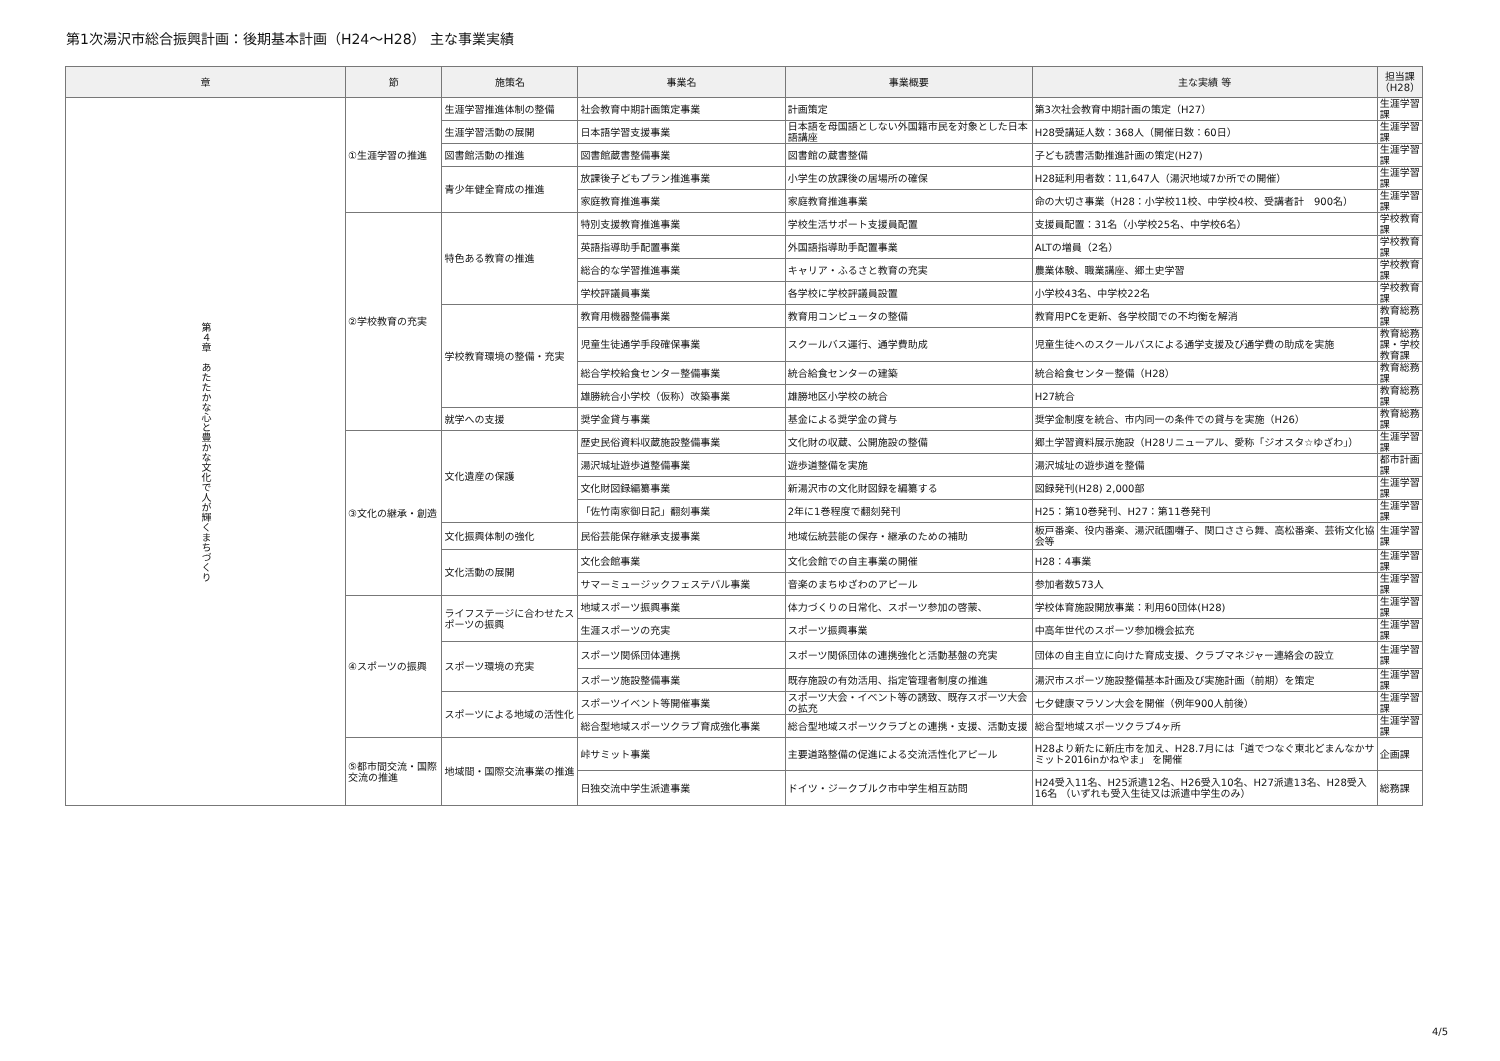第1次湯沢市総合振興計画：後期基本計画（H24～H28） 主な事業実績
| 章 | 節 | 施策名 | 事業名 | 事業概要 | 主な実績 等 | 担当課 （H28） |
| --- | --- | --- | --- | --- | --- | --- |
| 第４章 あたたかな心と豊かな文化で人が輝くまちづくり | ①生涯学習の推進 | 生涯学習推進体制の整備 | 社会教育中期計画策定事業 | 計画策定 | 第3次社会教育中期計画の策定（H27） | 生涯学習課 |
| | | 生涯学習活動の展開 | 日本語学習支援事業 | 日本語を母国語としない外国籍市民を対象とした日本語講座 | H28受講延人数：368人（開催日数：60日） | 生涯学習課 |
| | | 図書館活動の推進 | 図書館蔵書整備事業 | 図書館の蔵書整備 | 子ども読書活動推進計画の策定(H27) | 生涯学習課 |
| | | 青少年健全育成の推進 | 放課後子どもプラン推進事業 | 小学生の放課後の居場所の確保 | H28延利用者数：11,647人（湯沢地域7か所での開催） | 生涯学習課 |
| | | | 家庭教育推進事業 | 家庭教育推進事業 | 命の大切さ事業（H28：小学校11校、中学校4校、受講者計 900名） | 生涯学習課 |
| | ②学校教育の充実 | 特色ある教育の推進 | 特別支援教育推進事業 | 学校生活サポート支援員配置 | 支援員配置：31名（小学校25名、中学校6名） | 学校教育課 |
| | | | 英語指導助手配置事業 | 外国語指導助手配置事業 | ALTの増員（2名） | 学校教育課 |
| | | | 総合的な学習推進事業 | キャリア・ふるさと教育の充実 | 農業体験、職業講座、郷土史学習 | 学校教育課 |
| | | | 学校評議員事業 | 各学校に学校評議員設置 | 小学校43名、中学校22名 | 学校教育課 |
| | | 学校教育環境の整備・充実 | 教育用機器整備事業 | 教育用コンピュータの整備 | 教育用PCを更新、各学校間での不均衡を解消 | 教育総務課 |
| | | | 児童生徒通学手段確保事業 | スクールバス運行、通学費助成 | 児童生徒へのスクールバスによる通学支援及び通学費の助成を実施 | 教育総務課・学校教育課 |
| | | | 総合学校給食センター整備事業 | 統合給食センターの建築 | 統合給食センター整備（H28） | 教育総務課 |
| | | | 雄勝統合小学校（仮称）改築事業 | 雄勝地区小学校の統合 | H27統合 | 教育総務課 |
| | | 就学への支援 | 奨学金貸与事業 | 基金による奨学金の貸与 | 奨学金制度を統合、市内同一の条件での貸与を実施（H26） | 教育総務課 |
| | ③文化の継承・創造 | 文化遺産の保護 | 歴史民俗資料収蔵施設整備事業 | 文化財の収蔵、公開施設の整備 | 郷土学習資料展示施設（H28リニューアル、愛称「ジオスタ☆ゆざわ」） | 生涯学習課 |
| | | | 湯沢城址遊歩道整備事業 | 遊歩道整備を実施 | 湯沢城址の遊歩道を整備 | 都市計画課 |
| | | | 文化財図録編纂事業 | 新湯沢市の文化財図録を編纂する | 図録発刊(H28) 2,000部 | 生涯学習課 |
| | | | 「佐竹南家御日記」翻刻事業 | 2年に1巻程度で翻刻発刊 | H25：第10巻発刊、H27：第11巻発刊 | 生涯学習課 |
| | | 文化振興体制の強化 | 民俗芸能保存継承支援事業 | 地域伝統芸能の保存・継承のための補助 | 板戸番楽、役内番楽、湯沢祇園囃子、関口ささら舞、高松番楽、芸術文化協会等 | 生涯学習課 |
| | | 文化活動の展開 | 文化会館事業 | 文化会館での自主事業の開催 | H28：4事業 | 生涯学習課 |
| | | | サマーミュージックフェステバル事業 | 音楽のまちゆざわのアピール | 参加者数573人 | 生涯学習課 |
| | ④スポーツの振興 | ライフステージに合わせたスポーツの振興 | 地域スポーツ振興事業 | 体力づくりの日常化、スポーツ参加の啓蒙、 | 学校体育施設開放事業：利用60団体(H28) | 生涯学習課 |
| | | | 生涯スポーツの充実 | スポーツ振興事業 | 中高年世代のスポーツ参加機会拡充 | 生涯学習課 |
| | | スポーツ環境の充実 | スポーツ関係団体連携 | スポーツ関係団体の連携強化と活動基盤の充実 | 団体の自主自立に向けた育成支援、クラブマネジャー連絡会の設立 | 生涯学習課 |
| | | | スポーツ施設整備事業 | 既存施設の有効活用、指定管理者制度の推進 | 湯沢市スポーツ施設整備基本計画及び実施計画（前期）を策定 | 生涯学習課 |
| | | スポーツによる地域の活性化 | スポーツイベント等開催事業 | スポーツ大会・イベント等の誘致、既存スポーツ大会の拡充 | 七夕健康マラソン大会を開催（例年900人前後） | 生涯学習課 |
| | | | 総合型地域スポーツクラブ育成強化事業 | 総合型地域スポーツクラブとの連携・支援、活動支援 | 総合型地域スポーツクラブ4ヶ所 | 生涯学習課 |
| | ⑤都市間交流・国際交流の推進 | 地域間・国際交流事業の推進 | 峠サミット事業 | 主要道路整備の促進による交流活性化アピール | H28より新たに新庄市を加え、H28.7月には「道でつなぐ東北どまんなかサミット2016inかねやま」 を開催 | 企画課 |
| | | | 日独交流中学生派遣事業 | ドイツ・ジークブルク市中学生相互訪問 | H24受入11名、H25派遣12名、H26受入10名、H27派遣13名、H28受入16名 （いずれも受入生徒又は派遣中学生のみ） | 総務課 |
4/5